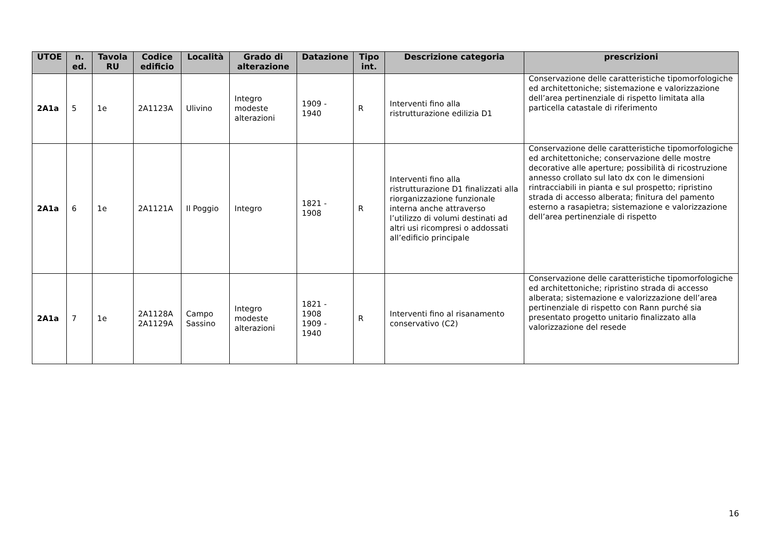| UTOE | n. ed. | Tavola RU | Codice edificio | Località | Grado di alterazione | Datazione | Tipo int. | Descrizione categoria | prescrizioni |
| --- | --- | --- | --- | --- | --- | --- | --- | --- | --- |
| 2A1a | 5 | 1e | 2A1123A | Ulivino | Integro modeste alterazioni | 1909 - 1940 | R | Interventi fino alla ristrutturazione edilizia D1 | Conservazione delle caratteristiche tipomorfologiche ed architettoniche; sistemazione e valorizzazione dell’area pertinenziale di rispetto limitata alla particella catastale di riferimento |
| 2A1a | 6 | 1e | 2A1121A | Il Poggio | Integro | 1821 - 1908 | R | Interventi fino alla ristrutturazione D1 finalizzati alla riorganizzazione funzionale interna anche attraverso l’utilizzo di volumi destinati ad altri usi ricompresi o addossati all’edificio principale | Conservazione delle caratteristiche tipomorfologiche ed architettoniche; conservazione delle mostre decorative alle aperture; possibilità di ricostruzione annesso crollato sul lato dx con le dimensioni rintracciabili in pianta e sul prospetto; ripristino strada di accesso alberata; finitura del pamento esterno a rasapietra; sistemazione e valorizzazione dell’area pertinenziale di rispetto |
| 2A1a | 7 | 1e | 2A1128A 2A1129A | Campo Sassino | Integro modeste alterazioni | 1821 - 1908 1909 - 1940 | R | Interventi fino al risanamento conservativo (C2) | Conservazione delle caratteristiche tipomorfologiche ed architettoniche; ripristino strada di accesso alberata; sistemazione e valorizzazione dell’area pertinenziale di rispetto con Rann purché sia presentato progetto unitario finalizzato alla valorizzazione del resede |
16